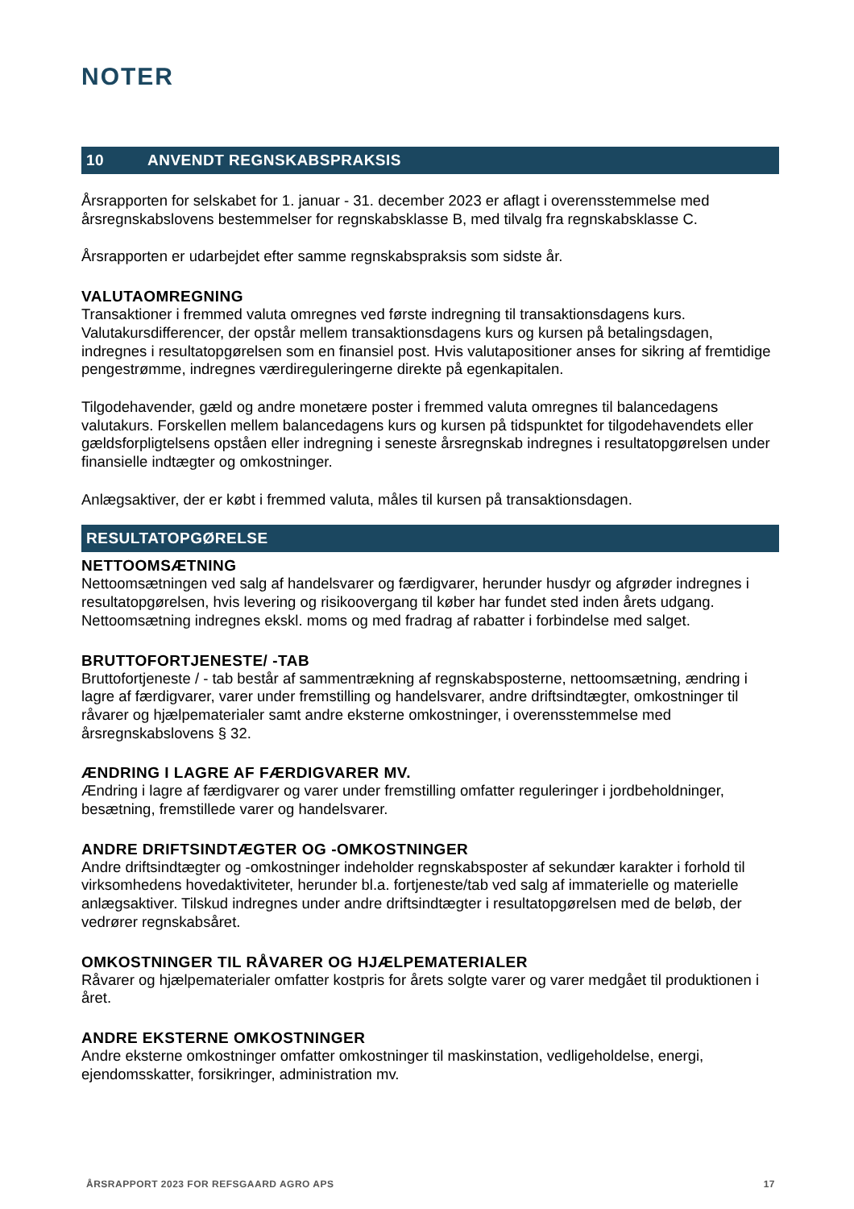NOTER
10 ANVENDT REGNSKABSPRAKSIS
Årsrapporten for selskabet for 1. januar - 31. december 2023 er aflagt i overensstemmelse med årsregnskabslovens bestemmelser for regnskabsklasse B, med tilvalg fra regnskabsklasse C.
Årsrapporten er udarbejdet efter samme regnskabspraksis som sidste år.
VALUTAOMREGNING
Transaktioner i fremmed valuta omregnes ved første indregning til transaktionsdagens kurs. Valutakursdifferencer, der opstår mellem transaktionsdagens kurs og kursen på betalingsdagen, indregnes i resultatopgørelsen som en finansiel post. Hvis valutapositioner anses for sikring af fremtidige pengestrømme, indregnes værdireguleringerne direkte på egenkapitalen.
Tilgodehavender, gæld og andre monetære poster i fremmed valuta omregnes til balancedagens valutakurs. Forskellen mellem balancedagens kurs og kursen på tidspunktet for tilgodehavendets eller gældsforpligtelsens opståen eller indregning i seneste årsregnskab indregnes i resultatopgørelsen under finansielle indtægter og omkostninger.
Anlægsaktiver, der er købt i fremmed valuta, måles til kursen på transaktionsdagen.
RESULTATOPGØRELSE
NETTOOMSÆTNING
Nettoomsætningen ved salg af handelsvarer og færdigvarer, herunder husdyr og afgrøder indregnes i resultatopgørelsen, hvis levering og risikoovergang til køber har fundet sted inden årets udgang. Nettoomsætning indregnes ekskl. moms og med fradrag af rabatter i forbindelse med salget.
BRUTTOFORTJENESTE/ -TAB
Bruttofortjeneste / - tab består af sammentrækning af regnskabsposterne, nettoomsætning, ændring i lagre af færdigvarer, varer under fremstilling og handelsvarer, andre driftsindtægter, omkostninger til råvarer og hjælpematerialer samt andre eksterne omkostninger, i overensstemmelse med årsregnskabslovens § 32.
ÆNDRING I LAGRE AF FÆRDIGVARER MV.
Ændring i lagre af færdigvarer og varer under fremstilling omfatter reguleringer i jordbeholdninger, besætning, fremstillede varer og handelsvarer.
ANDRE DRIFTSINDTÆGTER OG -OMKOSTNINGER
Andre driftsindtægter og -omkostninger indeholder regnskabsposter af sekundær karakter i forhold til virksomhedens hovedaktiviteter, herunder bl.a. fortjeneste/tab ved salg af immaterielle og materielle anlægsaktiver. Tilskud indregnes under andre driftsindtægter i resultatopgørelsen med de beløb, der vedrører regnskabsåret.
OMKOSTNINGER TIL RÅVARER OG HJÆLPEMATERIALER
Råvarer og hjælpematerialer omfatter kostpris for årets solgte varer og varer medgået til produktionen i året.
ANDRE EKSTERNE OMKOSTNINGER
Andre eksterne omkostninger omfatter omkostninger til maskinstation, vedligeholdelse, energi, ejendomsskatter, forsikringer, administration mv.
ÅRSRAPPORT 2023 FOR REFSGAARD AGRO APS 17